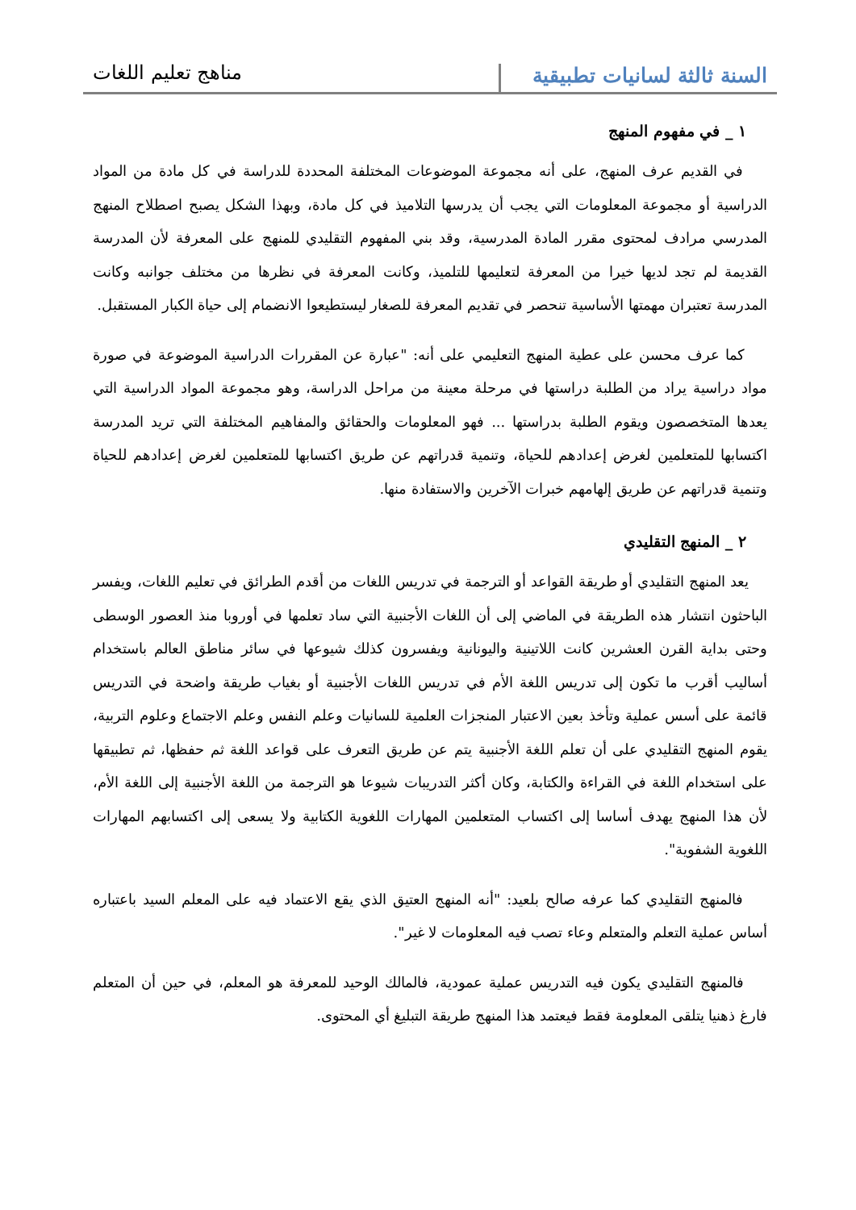السنة ثالثة لسانيات تطبيقية
مناهج تعليم اللغات
١ _ في مفهوم المنهج
في القديم عرف المنهج، على أنه مجموعة الموضوعات المختلفة المحددة للدراسة في كل مادة من المواد الدراسية أو مجموعة المعلومات التي يجب أن يدرسها التلاميذ في كل مادة، وبهذا الشكل يصبح اصطلاح المنهج المدرسي مرادف لمحتوى مقرر المادة المدرسية، وقد بني المفهوم التقليدي للمنهج على المعرفة لأن المدرسة القديمة لم تجد لديها خيرا من المعرفة لتعليمها للتلميذ، وكانت المعرفة في نظرها من مختلف جوانبه وكانت المدرسة تعتبران مهمتها الأساسية تنحصر في تقديم المعرفة للصغار ليستطيعوا الانضمام إلى حياة الكبار المستقبل.
كما عرف محسن على عطية المنهج التعليمي على أنه: "عبارة عن المقررات الدراسية الموضوعة في صورة مواد دراسية يراد من الطلبة دراستها في مرحلة معينة من مراحل الدراسة، وهو مجموعة المواد الدراسية التي يعدها المتخصصون ويقوم الطلبة بدراستها ... فهو المعلومات والحقائق والمفاهيم المختلفة التي تريد المدرسة اكتسابها للمتعلمين لغرض إعدادهم للحياة، وتنمية قدراتهم عن طريق اكتسابها للمتعلمين لغرض إعدادهم للحياة وتنمية قدراتهم عن طريق إلهامهم خبرات الآخرين والاستفادة منها.
٢ _ المنهج التقليدي
يعد المنهج التقليدي أو طريقة القواعد أو الترجمة في تدريس اللغات من أقدم الطرائق في تعليم اللغات، ويفسر الباحثون انتشار هذه الطريقة في الماضي إلى أن اللغات الأجنبية التي ساد تعلمها في أوروبا منذ العصور الوسطى وحتى بداية القرن العشرين كانت اللاتينية واليونانية ويفسرون كذلك شيوعها في سائر مناطق العالم باستخدام أساليب أقرب ما تكون إلى تدريس اللغة الأم في تدريس اللغات الأجنبية أو بغياب طريقة واضحة في التدريس قائمة على أسس عملية وتأخذ بعين الاعتبار المنجزات العلمية للسانيات وعلم النفس وعلم الاجتماع وعلوم التربية، يقوم المنهج التقليدي على أن تعلم اللغة الأجنبية يتم عن طريق التعرف على قواعد اللغة ثم حفظها، ثم تطبيقها على استخدام اللغة في القراءة والكتابة، وكان أكثر التدريبات شيوعا هو الترجمة من اللغة الأجنبية إلى اللغة الأم، لأن هذا المنهج يهدف أساسا إلى اكتساب المتعلمين المهارات اللغوية الكتابية ولا يسعى إلى اكتسابهم المهارات اللغوية الشفوية".
فالمنهج التقليدي كما عرفه صالح بلعيد: "أنه المنهج العتيق الذي يقع الاعتماد فيه على المعلم السيد باعتباره أساس عملية التعلم والمتعلم وعاء تصب فيه المعلومات لا غير".
فالمنهج التقليدي يكون فيه التدريس عملية عمودية، فالمالك الوحيد للمعرفة هو المعلم، في حين أن المتعلم فارغ ذهنيا يتلقى المعلومة فقط فيعتمد هذا المنهج طريقة التبليغ أي المحتوى.